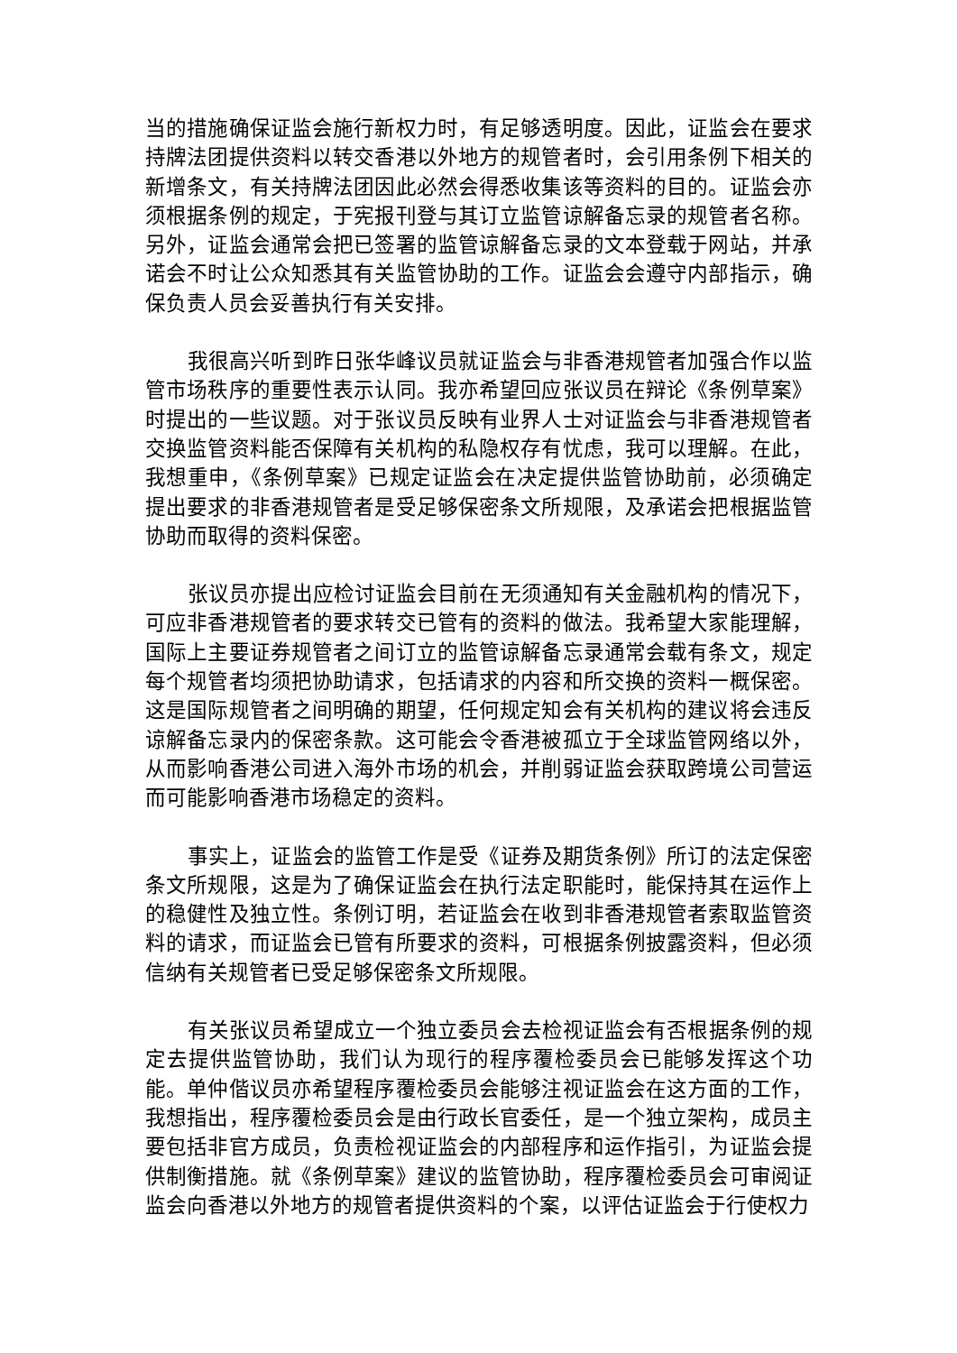当的措施确保证监会施行新权力时，有足够透明度。因此，证监会在要求持牌法团提供资料以转交香港以外地方的规管者时，会引用条例下相关的新增条文，有关持牌法团因此必然会得悉收集该等资料的目的。证监会亦须根据条例的规定，于宪报刊登与其订立监管谅解备忘录的规管者名称。另外，证监会通常会把已签署的监管谅解备忘录的文本登载于网站，并承诺会不时让公众知悉其有关监管协助的工作。证监会会遵守内部指示，确保负责人员会妥善执行有关安排。
我很高兴听到昨日张华峰议员就证监会与非香港规管者加强合作以监管市场秩序的重要性表示认同。我亦希望回应张议员在辩论《条例草案》时提出的一些议题。对于张议员反映有业界人士对证监会与非香港规管者交换监管资料能否保障有关机构的私隐权存有忧虑，我可以理解。在此，我想重申，《条例草案》已规定证监会在决定提供监管协助前，必须确定提出要求的非香港规管者是受足够保密条文所规限，及承诺会把根据监管协助而取得的资料保密。
张议员亦提出应检讨证监会目前在无须通知有关金融机构的情况下，可应非香港规管者的要求转交已管有的资料的做法。我希望大家能理解，国际上主要证券规管者之间订立的监管谅解备忘录通常会载有条文，规定每个规管者均须把协助请求，包括请求的内容和所交换的资料一概保密。这是国际规管者之间明确的期望，任何规定知会有关机构的建议将会违反谅解备忘录内的保密条款。这可能会令香港被孤立于全球监管网络以外，从而影响香港公司进入海外市场的机会，并削弱证监会获取跨境公司营运而可能影响香港市场稳定的资料。
事实上，证监会的监管工作是受《证券及期货条例》所订的法定保密条文所规限，这是为了确保证监会在执行法定职能时，能保持其在运作上的稳健性及独立性。条例订明，若证监会在收到非香港规管者索取监管资料的请求，而证监会已管有所要求的资料，可根据条例披露资料，但必须信纳有关规管者已受足够保密条文所规限。
有关张议员希望成立一个独立委员会去检视证监会有否根据条例的规定去提供监管协助，我们认为现行的程序覆检委员会已能够发挥这个功能。单仲偕议员亦希望程序覆检委员会能够注视证监会在这方面的工作，我想指出，程序覆检委员会是由行政长官委任，是一个独立架构，成员主要包括非官方成员，负责检视证监会的内部程序和运作指引，为证监会提供制衡措施。就《条例草案》建议的监管协助，程序覆检委员会可审阅证监会向香港以外地方的规管者提供资料的个案，以评估证监会于行使权力